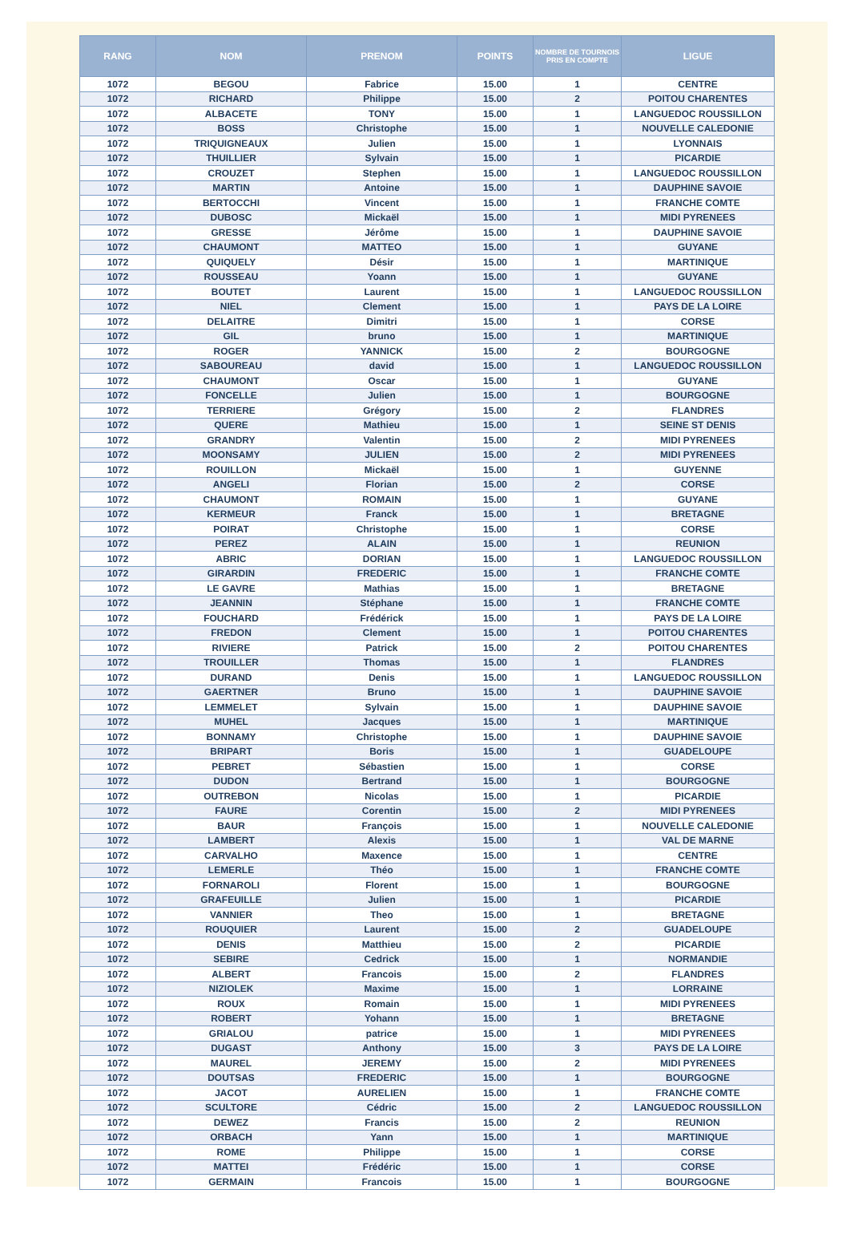| RANG | NOM | PRENOM | POINTS | NOMBRE DE TOURNOIS PRIS EN COMPTE | LIGUE |
| --- | --- | --- | --- | --- | --- |
| 1072 | BEGOU | Fabrice | 15.00 | 1 | CENTRE |
| 1072 | RICHARD | Philippe | 15.00 | 2 | POITOU CHARENTES |
| 1072 | ALBACETE | TONY | 15.00 | 1 | LANGUEDOC ROUSSILLON |
| 1072 | BOSS | Christophe | 15.00 | 1 | NOUVELLE CALEDONIE |
| 1072 | TRIQUIGNEAUX | Julien | 15.00 | 1 | LYONNAIS |
| 1072 | THUILLIER | Sylvain | 15.00 | 1 | PICARDIE |
| 1072 | CROUZET | Stephen | 15.00 | 1 | LANGUEDOC ROUSSILLON |
| 1072 | MARTIN | Antoine | 15.00 | 1 | DAUPHINE SAVOIE |
| 1072 | BERTOCCHI | Vincent | 15.00 | 1 | FRANCHE COMTE |
| 1072 | DUBOSC | Mickaël | 15.00 | 1 | MIDI PYRENEES |
| 1072 | GRESSE | Jérôme | 15.00 | 1 | DAUPHINE SAVOIE |
| 1072 | CHAUMONT | MATTEO | 15.00 | 1 | GUYANE |
| 1072 | QUIQUELY | Désir | 15.00 | 1 | MARTINIQUE |
| 1072 | ROUSSEAU | Yoann | 15.00 | 1 | GUYANE |
| 1072 | BOUTET | Laurent | 15.00 | 1 | LANGUEDOC ROUSSILLON |
| 1072 | NIEL | Clement | 15.00 | 1 | PAYS DE LA LOIRE |
| 1072 | DELAITRE | Dimitri | 15.00 | 1 | CORSE |
| 1072 | GIL | bruno | 15.00 | 1 | MARTINIQUE |
| 1072 | ROGER | YANNICK | 15.00 | 2 | BOURGOGNE |
| 1072 | SABOUREAU | david | 15.00 | 1 | LANGUEDOC ROUSSILLON |
| 1072 | CHAUMONT | Oscar | 15.00 | 1 | GUYANE |
| 1072 | FONCELLE | Julien | 15.00 | 1 | BOURGOGNE |
| 1072 | TERRIERE | Grégory | 15.00 | 2 | FLANDRES |
| 1072 | QUERE | Mathieu | 15.00 | 1 | SEINE ST DENIS |
| 1072 | GRANDRY | Valentin | 15.00 | 2 | MIDI PYRENEES |
| 1072 | MOONSAMY | JULIEN | 15.00 | 2 | MIDI PYRENEES |
| 1072 | ROUILLON | Mickaël | 15.00 | 1 | GUYENNE |
| 1072 | ANGELI | Florian | 15.00 | 2 | CORSE |
| 1072 | CHAUMONT | ROMAIN | 15.00 | 1 | GUYANE |
| 1072 | KERMEUR | Franck | 15.00 | 1 | BRETAGNE |
| 1072 | POIRAT | Christophe | 15.00 | 1 | CORSE |
| 1072 | PEREZ | ALAIN | 15.00 | 1 | REUNION |
| 1072 | ABRIC | DORIAN | 15.00 | 1 | LANGUEDOC ROUSSILLON |
| 1072 | GIRARDIN | FREDERIC | 15.00 | 1 | FRANCHE COMTE |
| 1072 | LE GAVRE | Mathias | 15.00 | 1 | BRETAGNE |
| 1072 | JEANNIN | Stéphane | 15.00 | 1 | FRANCHE COMTE |
| 1072 | FOUCHARD | Frédérick | 15.00 | 1 | PAYS DE LA LOIRE |
| 1072 | FREDON | Clement | 15.00 | 1 | POITOU CHARENTES |
| 1072 | RIVIERE | Patrick | 15.00 | 2 | POITOU CHARENTES |
| 1072 | TROUILLER | Thomas | 15.00 | 1 | FLANDRES |
| 1072 | DURAND | Denis | 15.00 | 1 | LANGUEDOC ROUSSILLON |
| 1072 | GAERTNER | Bruno | 15.00 | 1 | DAUPHINE SAVOIE |
| 1072 | LEMMELET | Sylvain | 15.00 | 1 | DAUPHINE SAVOIE |
| 1072 | MUHEL | Jacques | 15.00 | 1 | MARTINIQUE |
| 1072 | BONNAMY | Christophe | 15.00 | 1 | DAUPHINE SAVOIE |
| 1072 | BRIPART | Boris | 15.00 | 1 | GUADELOUPE |
| 1072 | PEBRET | Sébastien | 15.00 | 1 | CORSE |
| 1072 | DUDON | Bertrand | 15.00 | 1 | BOURGOGNE |
| 1072 | OUTREBON | Nicolas | 15.00 | 1 | PICARDIE |
| 1072 | FAURE | Corentin | 15.00 | 2 | MIDI PYRENEES |
| 1072 | BAUR | François | 15.00 | 1 | NOUVELLE CALEDONIE |
| 1072 | LAMBERT | Alexis | 15.00 | 1 | VAL DE MARNE |
| 1072 | CARVALHO | Maxence | 15.00 | 1 | CENTRE |
| 1072 | LEMERLE | Théo | 15.00 | 1 | FRANCHE COMTE |
| 1072 | FORNAROLI | Florent | 15.00 | 1 | BOURGOGNE |
| 1072 | GRAFEUILLE | Julien | 15.00 | 1 | PICARDIE |
| 1072 | VANNIER | Theo | 15.00 | 1 | BRETAGNE |
| 1072 | ROUQUIER | Laurent | 15.00 | 2 | GUADELOUPE |
| 1072 | DENIS | Matthieu | 15.00 | 2 | PICARDIE |
| 1072 | SEBIRE | Cedrick | 15.00 | 1 | NORMANDIE |
| 1072 | ALBERT | Francois | 15.00 | 2 | FLANDRES |
| 1072 | NIZIOLEK | Maxime | 15.00 | 1 | LORRAINE |
| 1072 | ROUX | Romain | 15.00 | 1 | MIDI PYRENEES |
| 1072 | ROBERT | Yohann | 15.00 | 1 | BRETAGNE |
| 1072 | GRIALOU | patrice | 15.00 | 1 | MIDI PYRENEES |
| 1072 | DUGAST | Anthony | 15.00 | 3 | PAYS DE LA LOIRE |
| 1072 | MAUREL | JEREMY | 15.00 | 2 | MIDI PYRENEES |
| 1072 | DOUTSAS | FREDERIC | 15.00 | 1 | BOURGOGNE |
| 1072 | JACOT | AURELIEN | 15.00 | 1 | FRANCHE COMTE |
| 1072 | SCULTORE | Cédric | 15.00 | 2 | LANGUEDOC ROUSSILLON |
| 1072 | DEWEZ | Francis | 15.00 | 2 | REUNION |
| 1072 | ORBACH | Yann | 15.00 | 1 | MARTINIQUE |
| 1072 | ROME | Philippe | 15.00 | 1 | CORSE |
| 1072 | MATTEI | Frédéric | 15.00 | 1 | CORSE |
| 1072 | GERMAIN | Francois | 15.00 | 1 | BOURGOGNE |